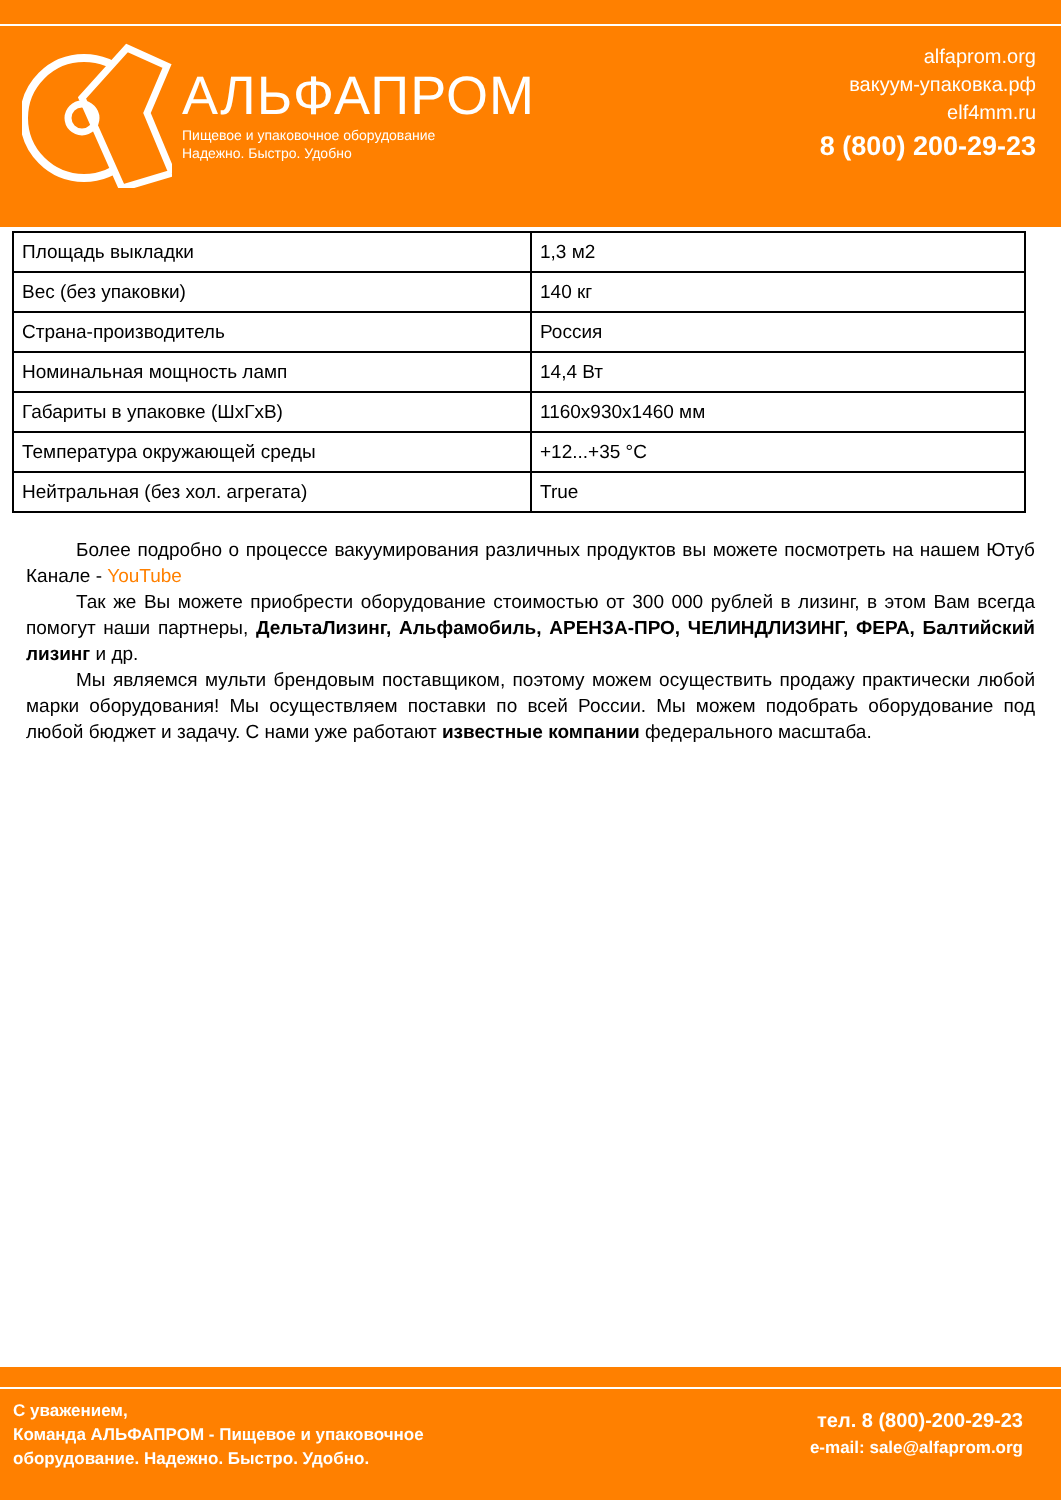АЛЬФАПРОМ
Пищевое и упаковочное оборудование
Надежно. Быстро. Удобно
alfaprom.org
вакуум-упаковка.рф
elf4mm.ru
8 (800) 200-29-23
| Площадь выкладки | 1,3 м2 |
| Вес (без упаковки) | 140 кг |
| Страна-производитель | Россия |
| Номинальная мощность ламп | 14,4 Вт |
| Габариты в упаковке (ШхГхВ) | 1160x930x1460 мм |
| Температура окружающей среды | +12...+35 °C |
| Нейтральная (без хол. агрегата) | True |
Более подробно о процессе вакуумирования различных продуктов вы можете посмотреть на нашем Ютуб Канале - YouTube
Так же Вы можете приобрести оборудование стоимостью от 300 000 рублей в лизинг, в этом Вам всегда помогут наши партнеры, ДельтаЛизинг, Альфамобиль, АРЕНЗА-ПРО, ЧЕЛИНДЛИЗИНГ, ФЕРА, Балтийский лизинг и др.
Мы являемся мульти брендовым поставщиком, поэтому можем осуществить продажу практически любой марки оборудования! Мы осуществляем поставки по всей России. Мы можем подобрать оборудование под любой бюджет и задачу. С нами уже работают известные компании федерального масштаба.
С уважением,
Команда АЛЬФАПРОМ - Пищевое и упаковочное
оборудование. Надежно. Быстро. Удобно.
тел. 8 (800)-200-29-23
e-mail: sale@alfaprom.org